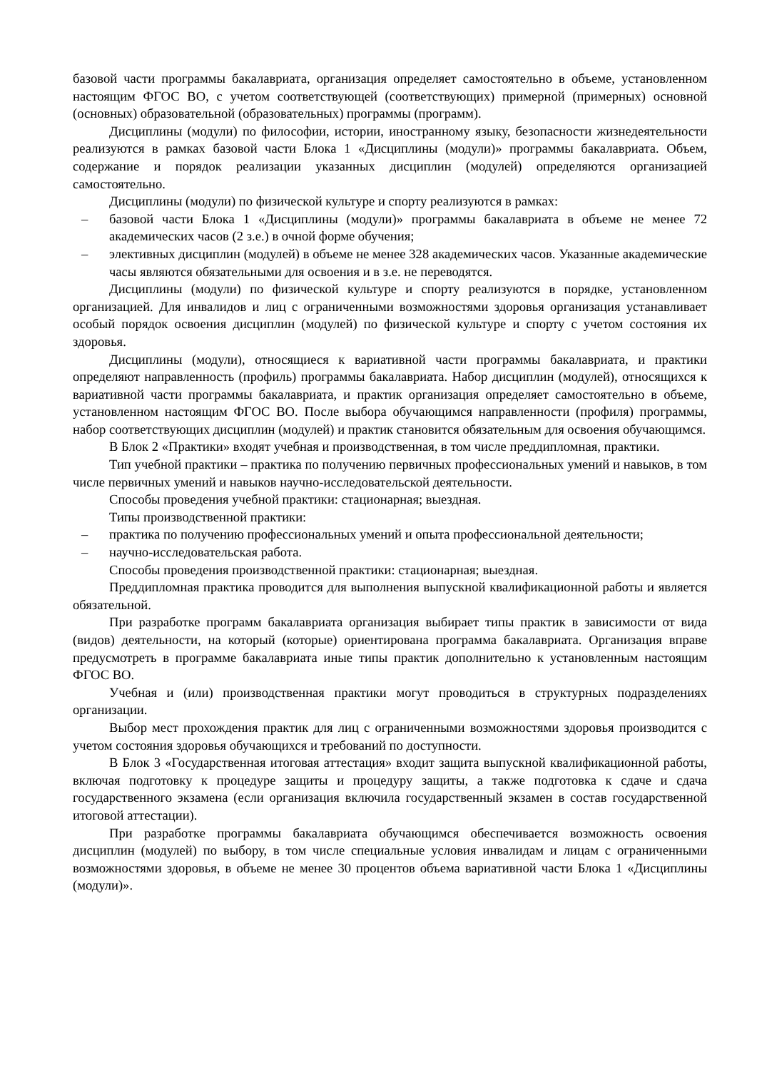базовой части программы бакалавриата, организация определяет самостоятельно в объеме, установленном настоящим ФГОС ВО, с учетом соответствующей (соответствующих) примерной (примерных) основной (основных) образовательной (образовательных) программы (программ).
Дисциплины (модули) по философии, истории, иностранному языку, безопасности жизнедеятельности реализуются в рамках базовой части Блока 1 «Дисциплины (модули)» программы бакалавриата. Объем, содержание и порядок реализации указанных дисциплин (модулей) определяются организацией самостоятельно.
Дисциплины (модули) по физической культуре и спорту реализуются в рамках:
– базовой части Блока 1 «Дисциплины (модули)» программы бакалавриата в объеме не менее 72 академических часов (2 з.е.) в очной форме обучения;
– элективных дисциплин (модулей) в объеме не менее 328 академических часов. Указанные академические часы являются обязательными для освоения и в з.е. не переводятся.
Дисциплины (модули) по физической культуре и спорту реализуются в порядке, установленном организацией. Для инвалидов и лиц с ограниченными возможностями здоровья организация устанавливает особый порядок освоения дисциплин (модулей) по физической культуре и спорту с учетом состояния их здоровья.
Дисциплины (модули), относящиеся к вариативной части программы бакалавриата, и практики определяют направленность (профиль) программы бакалавриата. Набор дисциплин (модулей), относящихся к вариативной части программы бакалавриата, и практик организация определяет самостоятельно в объеме, установленном настоящим ФГОС ВО. После выбора обучающимся направленности (профиля) программы, набор соответствующих дисциплин (модулей) и практик становится обязательным для освоения обучающимся.
В Блок 2 «Практики» входят учебная и производственная, в том числе преддипломная, практики.
Тип учебной практики – практика по получению первичных профессиональных умений и навыков, в том числе первичных умений и навыков научно-исследовательской деятельности.
Способы проведения учебной практики: стационарная; выездная.
Типы производственной практики:
– практика по получению профессиональных умений и опыта профессиональной деятельности;
– научно-исследовательская работа.
Способы проведения производственной практики: стационарная; выездная.
Преддипломная практика проводится для выполнения выпускной квалификационной работы и является обязательной.
При разработке программ бакалавриата организация выбирает типы практик в зависимости от вида (видов) деятельности, на который (которые) ориентирована программа бакалавриата. Организация вправе предусмотреть в программе бакалавриата иные типы практик дополнительно к установленным настоящим ФГОС ВО.
Учебная и (или) производственная практики могут проводиться в структурных подразделениях организации.
Выбор мест прохождения практик для лиц с ограниченными возможностями здоровья производится с учетом состояния здоровья обучающихся и требований по доступности.
В Блок 3 «Государственная итоговая аттестация» входит защита выпускной квалификационной работы, включая подготовку к процедуре защиты и процедуру защиты, а также подготовка к сдаче и сдача государственного экзамена (если организация включила государственный экзамен в состав государственной итоговой аттестации).
При разработке программы бакалавриата обучающимся обеспечивается возможность освоения дисциплин (модулей) по выбору, в том числе специальные условия инвалидам и лицам с ограниченными возможностями здоровья, в объеме не менее 30 процентов объема вариативной части Блока 1 «Дисциплины (модули)».